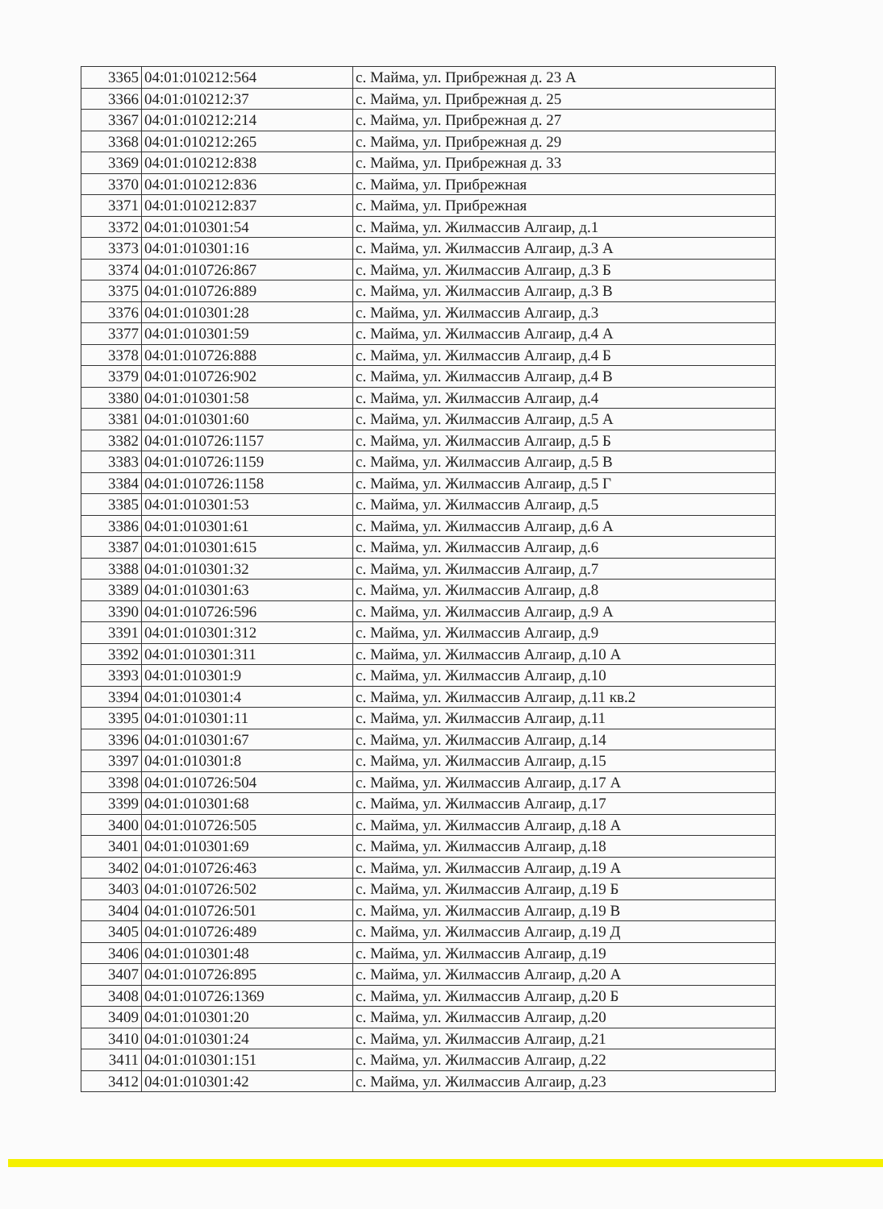| 3365 | 04:01:010212:564 | с. Майма, ул. Прибрежная д. 23 А |
| 3366 | 04:01:010212:37 | с. Майма, ул. Прибрежная д. 25 |
| 3367 | 04:01:010212:214 | с. Майма, ул. Прибрежная д. 27 |
| 3368 | 04:01:010212:265 | с. Майма, ул. Прибрежная д. 29 |
| 3369 | 04:01:010212:838 | с. Майма, ул. Прибрежная д. 33 |
| 3370 | 04:01:010212:836 | с. Майма, ул. Прибрежная |
| 3371 | 04:01:010212:837 | с. Майма, ул. Прибрежная |
| 3372 | 04:01:010301:54 | с. Майма, ул. Жилмассив Алгаир, д.1 |
| 3373 | 04:01:010301:16 | с. Майма, ул. Жилмассив Алгаир, д.3 А |
| 3374 | 04:01:010726:867 | с. Майма, ул. Жилмассив Алгаир, д.3 Б |
| 3375 | 04:01:010726:889 | с. Майма, ул. Жилмассив Алгаир, д.3 В |
| 3376 | 04:01:010301:28 | с. Майма, ул. Жилмассив Алгаир, д.3 |
| 3377 | 04:01:010301:59 | с. Майма, ул. Жилмассив Алгаир, д.4 А |
| 3378 | 04:01:010726:888 | с. Майма, ул. Жилмассив Алгаир, д.4 Б |
| 3379 | 04:01:010726:902 | с. Майма, ул. Жилмассив Алгаир, д.4 В |
| 3380 | 04:01:010301:58 | с. Майма, ул. Жилмассив Алгаир, д.4 |
| 3381 | 04:01:010301:60 | с. Майма, ул. Жилмассив Алгаир, д.5 А |
| 3382 | 04:01:010726:1157 | с. Майма, ул. Жилмассив Алгаир, д.5 Б |
| 3383 | 04:01:010726:1159 | с. Майма, ул. Жилмассив Алгаир, д.5 В |
| 3384 | 04:01:010726:1158 | с. Майма, ул. Жилмассив Алгаир, д.5 Г |
| 3385 | 04:01:010301:53 | с. Майма, ул. Жилмассив Алгаир, д.5 |
| 3386 | 04:01:010301:61 | с. Майма, ул. Жилмассив Алгаир, д.6 А |
| 3387 | 04:01:010301:615 | с. Майма, ул. Жилмассив Алгаир, д.6 |
| 3388 | 04:01:010301:32 | с. Майма, ул. Жилмассив Алгаир, д.7 |
| 3389 | 04:01:010301:63 | с. Майма, ул. Жилмассив Алгаир, д.8 |
| 3390 | 04:01:010726:596 | с. Майма, ул. Жилмассив Алгаир, д.9 А |
| 3391 | 04:01:010301:312 | с. Майма, ул. Жилмассив Алгаир, д.9 |
| 3392 | 04:01:010301:311 | с. Майма, ул. Жилмассив Алгаир, д.10 А |
| 3393 | 04:01:010301:9 | с. Майма, ул. Жилмассив Алгаир, д.10 |
| 3394 | 04:01:010301:4 | с. Майма, ул. Жилмассив Алгаир, д.11 кв.2 |
| 3395 | 04:01:010301:11 | с. Майма, ул. Жилмассив Алгаир, д.11 |
| 3396 | 04:01:010301:67 | с. Майма, ул. Жилмассив Алгаир, д.14 |
| 3397 | 04:01:010301:8 | с. Майма, ул. Жилмассив Алгаир, д.15 |
| 3398 | 04:01:010726:504 | с. Майма, ул. Жилмассив Алгаир, д.17 А |
| 3399 | 04:01:010301:68 | с. Майма, ул. Жилмассив Алгаир, д.17 |
| 3400 | 04:01:010726:505 | с. Майма, ул. Жилмассив Алгаир, д.18 А |
| 3401 | 04:01:010301:69 | с. Майма, ул. Жилмассив Алгаир, д.18 |
| 3402 | 04:01:010726:463 | с. Майма, ул. Жилмассив Алгаир, д.19 А |
| 3403 | 04:01:010726:502 | с. Майма, ул. Жилмассив Алгаир, д.19 Б |
| 3404 | 04:01:010726:501 | с. Майма, ул. Жилмассив Алгаир, д.19 В |
| 3405 | 04:01:010726:489 | с. Майма, ул. Жилмассив Алгаир, д.19 Д |
| 3406 | 04:01:010301:48 | с. Майма, ул. Жилмассив Алгаир, д.19 |
| 3407 | 04:01:010726:895 | с. Майма, ул. Жилмассив Алгаир, д.20 А |
| 3408 | 04:01:010726:1369 | с. Майма, ул. Жилмассив Алгаир, д.20 Б |
| 3409 | 04:01:010301:20 | с. Майма, ул. Жилмассив Алгаир, д.20 |
| 3410 | 04:01:010301:24 | с. Майма, ул. Жилмассив Алгаир, д.21 |
| 3411 | 04:01:010301:151 | с. Майма, ул. Жилмассив Алгаир, д.22 |
| 3412 | 04:01:010301:42 | с. Майма, ул. Жилмассив Алгаир, д.23 |